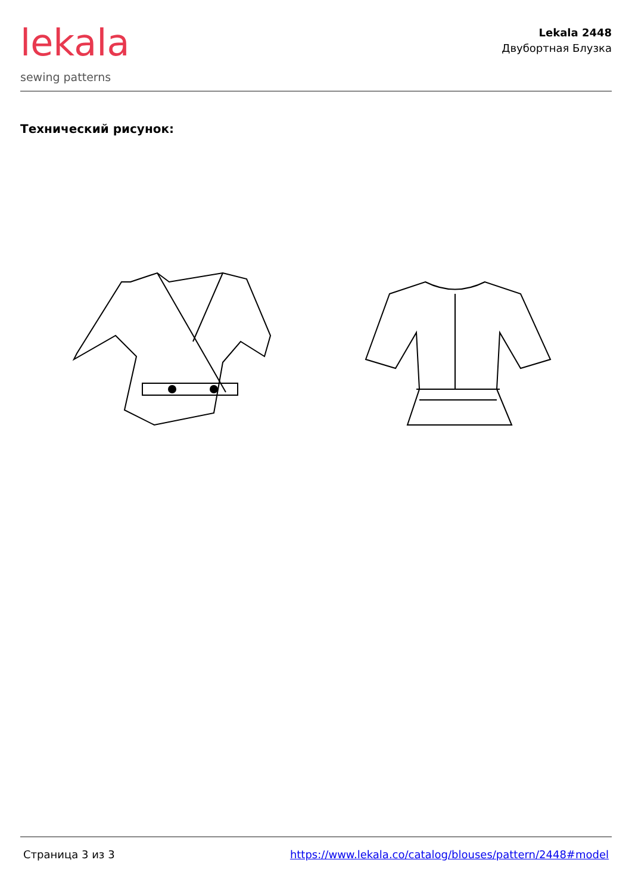lekala
sewing patterns
Lekala 2448
Двубортная Блузка
Технический рисунок:
Страница 3 из 3 https://www.lekala.co/catalog/blouses/pattern/2448#model